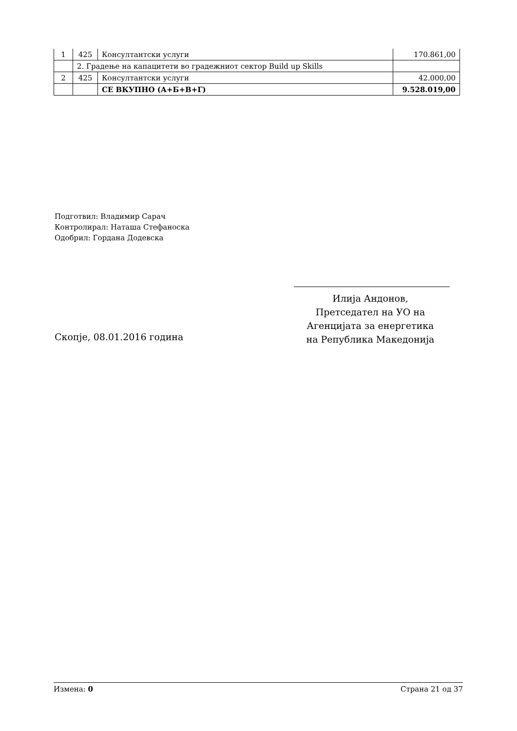| 1 | 425 | Консултантски услуги | 170.861,00 |
| | 2. Градење на капацитети во градежниот сектор Build up Skills | | |
| 2 | 425 | Консултантски услуги | 42.000,00 |
| | | СЕ ВКУПНО (А+Б+В+Г) | 9.528.019,00 |
Подготвил: Владимир Сарач
Контролирал: Наташа Стефаноска
Одобрил: Гордана Додевска
Илија Андонов,
Претседател на УО на
Агенцијата за енергетика
на Република Македонија
Скопје, 08.01.2016 година
Измена: 0 Страна 21 од 37